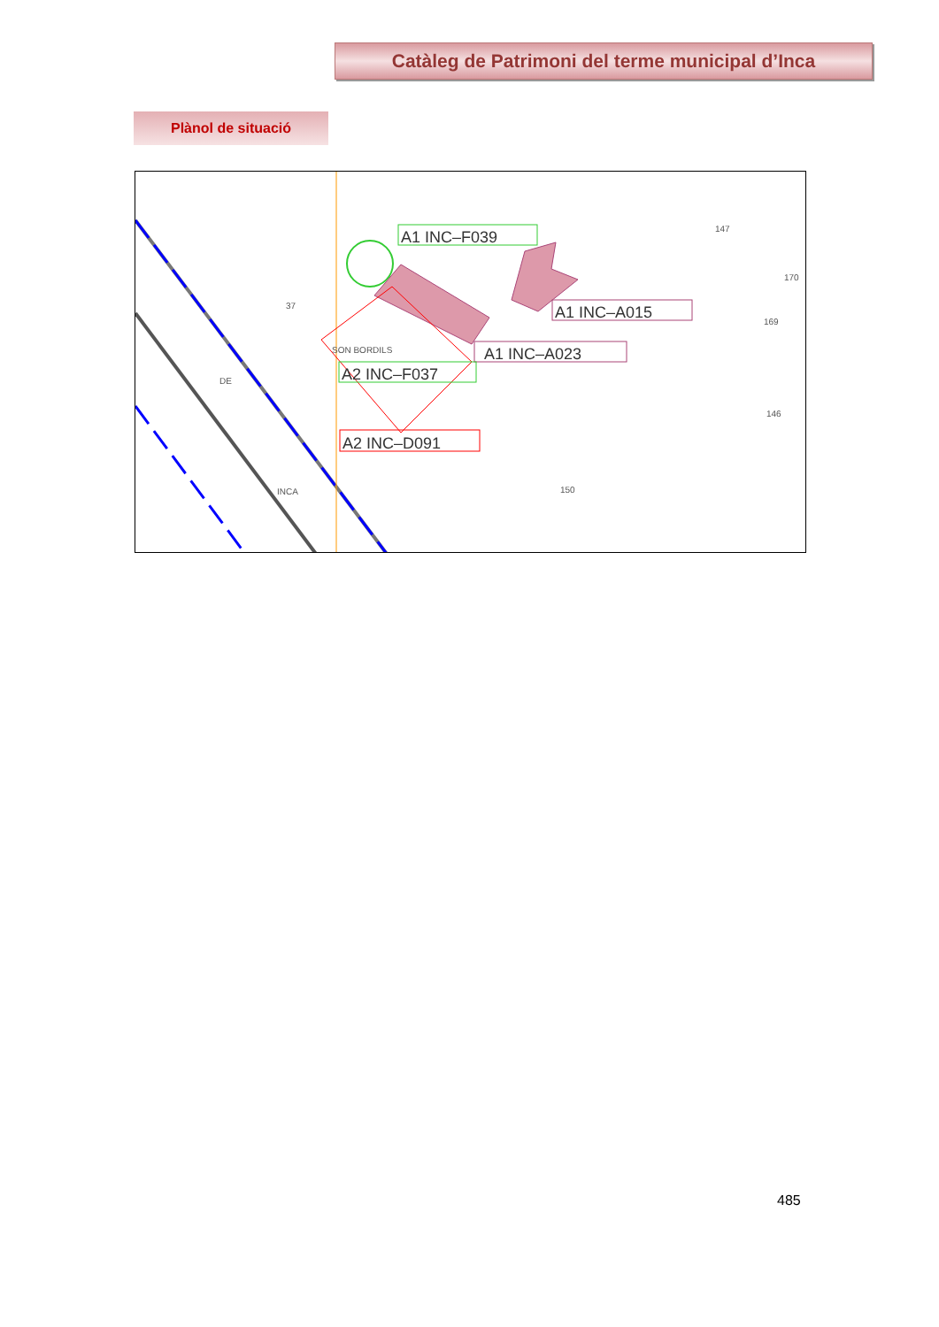Catàleg de Patrimoni del terme municipal d’Inca
Plànol de situació
37
147
170
169
146
150
SON BORDILS
A1 INC–F039
A1 INC–A015
A1 INC–A023
A2 INC–F037
A2 INC–D091
DE
INCA
485